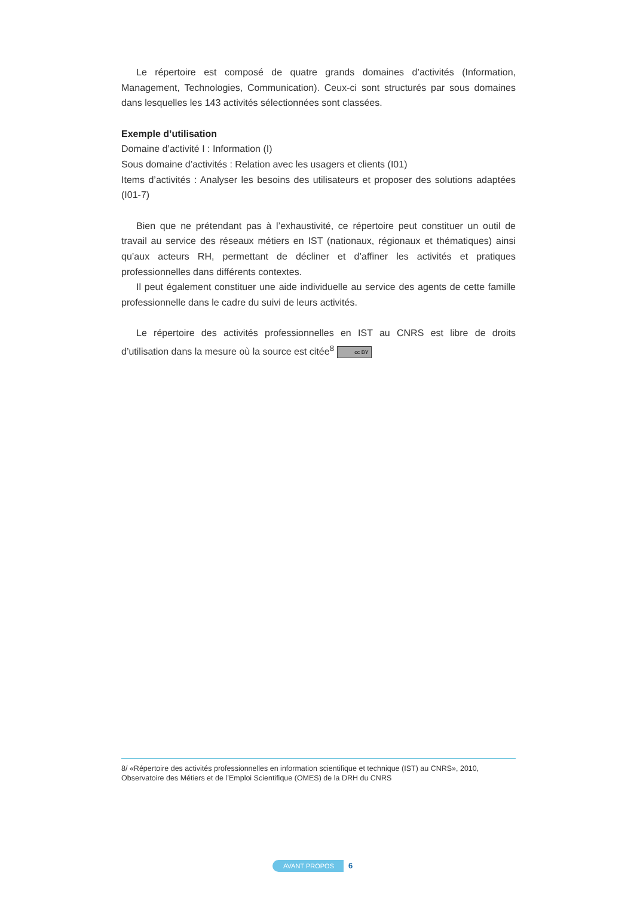Le répertoire est composé de quatre grands domaines d’activités (Information, Management, Technologies, Communication). Ceux-ci sont structurés par sous domaines dans lesquelles les 143 activités sélectionnées sont classées.
Exemple d’utilisation
Domaine d’activité I : Information (I)
Sous domaine d’activités : Relation avec les usagers et clients (I01)
Items d’activités : Analyser les besoins des utilisateurs et proposer des solutions adaptées (I01-7)
Bien que ne prétendant pas à l’exhaustivité, ce répertoire peut constituer un outil de travail au service des réseaux métiers en IST (nationaux, régionaux et thématiques) ainsi qu’aux acteurs RH, permettant de décliner et d’affiner les activités et pratiques professionnelles dans différents contextes.
Il peut également constituer une aide individuelle au service des agents de cette famille professionnelle dans le cadre du suivi de leurs activités.
Le répertoire des activités professionnelles en IST au CNRS est libre de droits d’utilisation dans la mesure où la source est citée<sup>8</sup> cc BY
8/ «Répertoire des activités professionnelles en information scientifique et technique (IST) au CNRS», 2010, Observatoire des Métiers et de l’Emploi Scientifique (OMES) de la DRH du CNRS
AVANT PROPOS 6